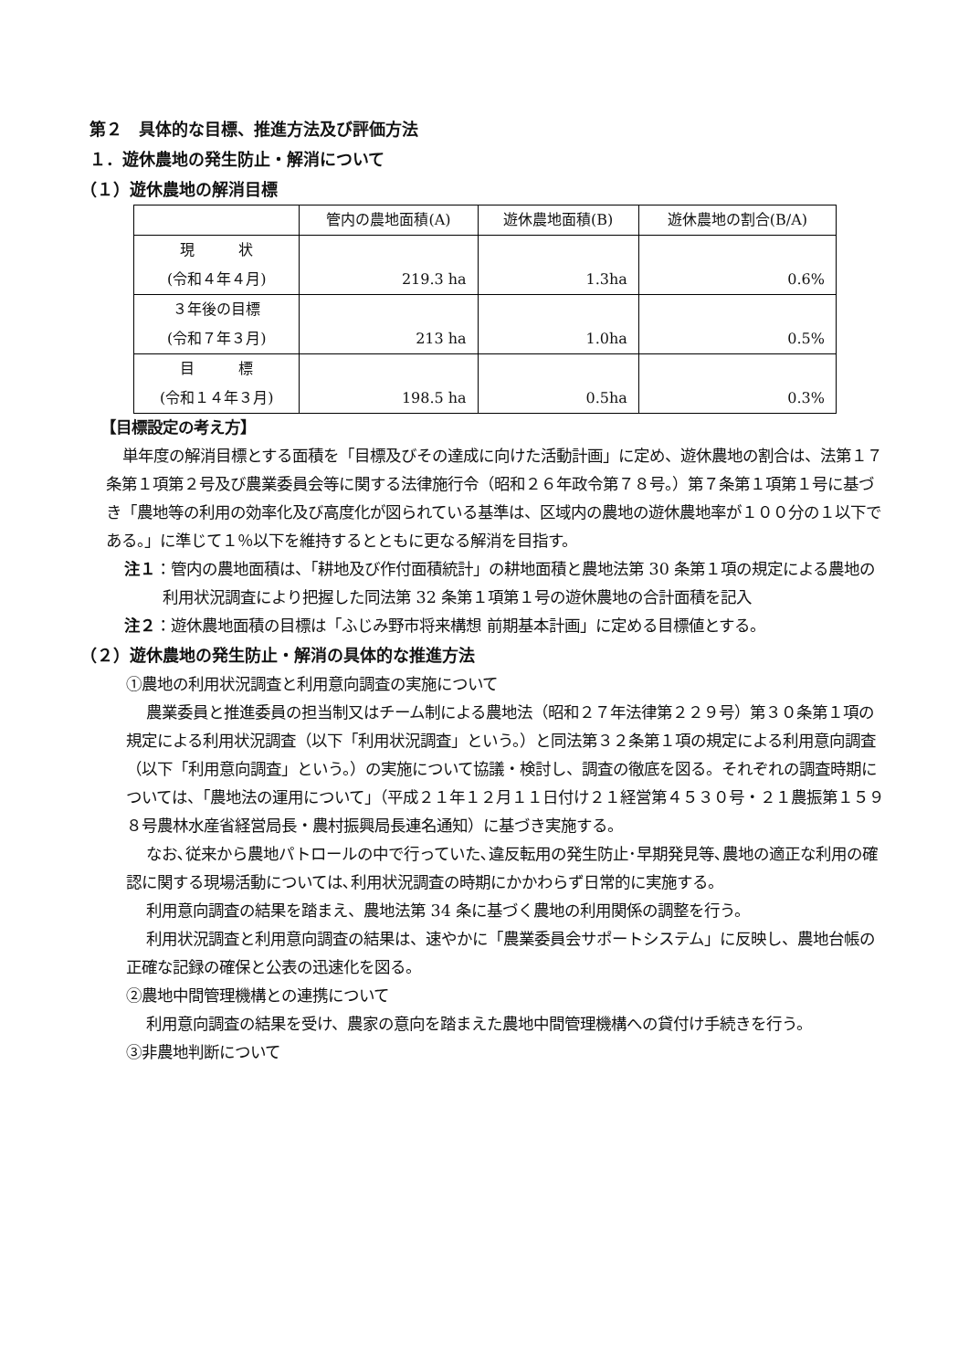第２　具体的な目標、推進方法及び評価方法
１．遊休農地の発生防止・解消について
（１）遊休農地の解消目標
| | 管内の農地面積(A) | 遊休農地面積(B) | 遊休農地の割合(B/A) |
| --- | --- | --- | --- |
| 現 状 (令和４年４月) | 219.3 ha | 1.3ha | 0.6% |
| ３年後の目標 (令和７年３月) | 213 ha | 1.0ha | 0.5% |
| 目 標 (令和１４年３月) | 198.5 ha | 0.5ha | 0.3% |
【目標設定の考え方】
単年度の解消目標とする面積を「目標及びその達成に向けた活動計画」に定め、遊休農地の割合は、法第１７条第１項第２号及び農業委員会等に関する法律施行令（昭和２６年政令第７８号。）第７条第１項第１号に基づき「農地等の利用の効率化及び高度化が図られている基準は、区域内の農地の遊休農地率が１００分の１以下である。」に準じて１％以下を維持するとともに更なる解消を目指す。
注１：管内の農地面積は、「耕地及び作付面積統計」の耕地面積と農地法第 30 条第１項の規定による農地の利用状況調査により把握した同法第 32 条第１項第１号の遊休農地の合計面積を記入
注２：遊休農地面積の目標は「ふじみ野市将来構想 前期基本計画」に定める目標値とする。
（２）遊休農地の発生防止・解消の具体的な推進方法
①農地の利用状況調査と利用意向調査の実施について
農業委員と推進委員の担当制又はチーム制による農地法（昭和２７年法律第２２９号）第３０条第１項の規定による利用状況調査（以下「利用状況調査」という。）と同法第３２条第１項の規定による利用意向調査（以下「利用意向調査」という。）の実施について協議・検討し、調査の徹底を図る。それぞれの調査時期については、「農地法の運用について」（平成２１年１２月１１日付け２１経営第４５３０号・２１農振第１５９８号農林水産省経営局長・農村振興局長連名通知）に基づき実施する。
なお､従来から農地パトロールの中で行っていた､違反転用の発生防止･早期発見等､農地の適正な利用の確認に関する現場活動については､利用状況調査の時期にかかわらず日常的に実施する。
利用意向調査の結果を踏まえ、農地法第 34 条に基づく農地の利用関係の調整を行う。
利用状況調査と利用意向調査の結果は、速やかに「農業委員会サポートシステム」に反映し、農地台帳の正確な記録の確保と公表の迅速化を図る。
②農地中間管理機構との連携について
利用意向調査の結果を受け、農家の意向を踏まえた農地中間管理機構への貸付け手続きを行う。
③非農地判断について